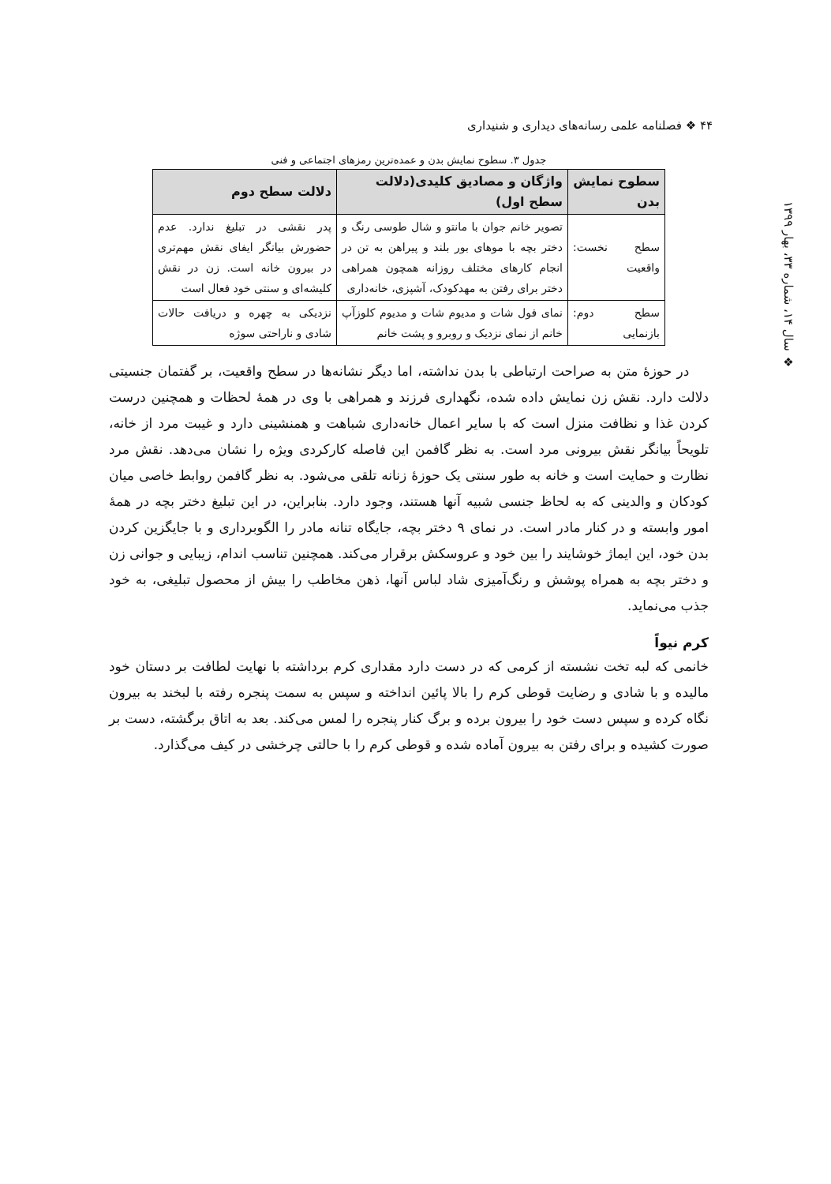۴۴ ❖ فصلنامه علمی رسانه‌های دیداری و شنیداری
❖ سال ۱۴، شماره ۳۳، بهار ۱۳۹۹
جدول ۳. سطوح نمایش بدن و عمده‌ترین رمزهای اجتماعی و فنی
| سطوح نمایش بدن | واژگان و مصادیق کلیدی(دلالت سطح اول) | دلالت سطح دوم |
| --- | --- | --- |
| سطح نخست: واقعیت | تصویر خانم جوان با مانتو و شال طوسی رنگ و دختر بچه با موهای بور بلند و پیراهن به تن در انجام کارهای مختلف روزانه همچون همراهی دختر برای رفتن به مهدکودک، آشپزی، خانه‌داری | پدر نقشی در تبلیغ ندارد. عدم حضورش بیانگر ایفای نقش مهم‌تری در بیرون خانه است. زن در نقش کلیشه‌ای و سنتی خود فعال است |
| سطح دوم: بازنمایی | نمای فول شات و مدیوم شات و مدیوم کلوزآپ خانم از نمای نزدیک و روبرو و پشت خانم | نزدیکی به چهره و دریافت حالات شادی و ناراحتی سوژه |
در حوزهٔ متن به صراحت ارتباطی با بدن نداشته، اما دیگر نشانه‌ها در سطح واقعیت، بر گفتمان جنسیتی دلالت دارد. نقش زن نمایش داده شده، نگهداری فرزند و همراهی با وی در همهٔ لحظات و همچنین درست کردن غذا و نظافت منزل است که با سایر اعمال خانه‌داری شباهت و همنشینی دارد و غیبت مرد از خانه، تلویحاً بیانگر نقش بیرونی مرد است. به نظر گافمن این فاصله کارکردی ویژه را نشان می‌دهد. نقش مرد نظارت و حمایت است و خانه به طور سنتی یک حوزهٔ زنانه تلقی می‌شود. به نظر گافمن روابط خاصی میان کودکان و والدینی که به لحاظ جنسی شبیه آنها هستند، وجود دارد. بنابراین، در این تبلیغ دختر بچه در همهٔ امور وابسته و در کنار مادر است. در نمای ۹ دختر بچه، جایگاه تنانه مادر را الگوبرداری و با جایگزین کردن بدن خود، این ایماژ خوشایند را بین خود و عروسکش برقرار می‌کند. همچنین تناسب اندام، زیبایی و جوانی زن و دختر بچه به همراه پوشش و رنگ‌آمیزی شاد لباس آنها، ذهن مخاطب را بیش از محصول تبلیغی، به خود جذب می‌نماید.
کرم نیواً
خانمی که لبه تخت نشسته از کرمی که در دست دارد مقداری کرم برداشته با نهایت لطافت بر دستان خود مالیده و با شادی و رضایت قوطی کرم را بالا پائین انداخته و سپس به سمت پنجره رفته با لبخند به بیرون نگاه کرده و سپس دست خود را بیرون برده و برگ کنار پنجره را لمس می‌کند. بعد به اتاق برگشته، دست بر صورت کشیده و برای رفتن به بیرون آماده شده و قوطی کرم را با حالتی چرخشی در کیف می‌گذارد.